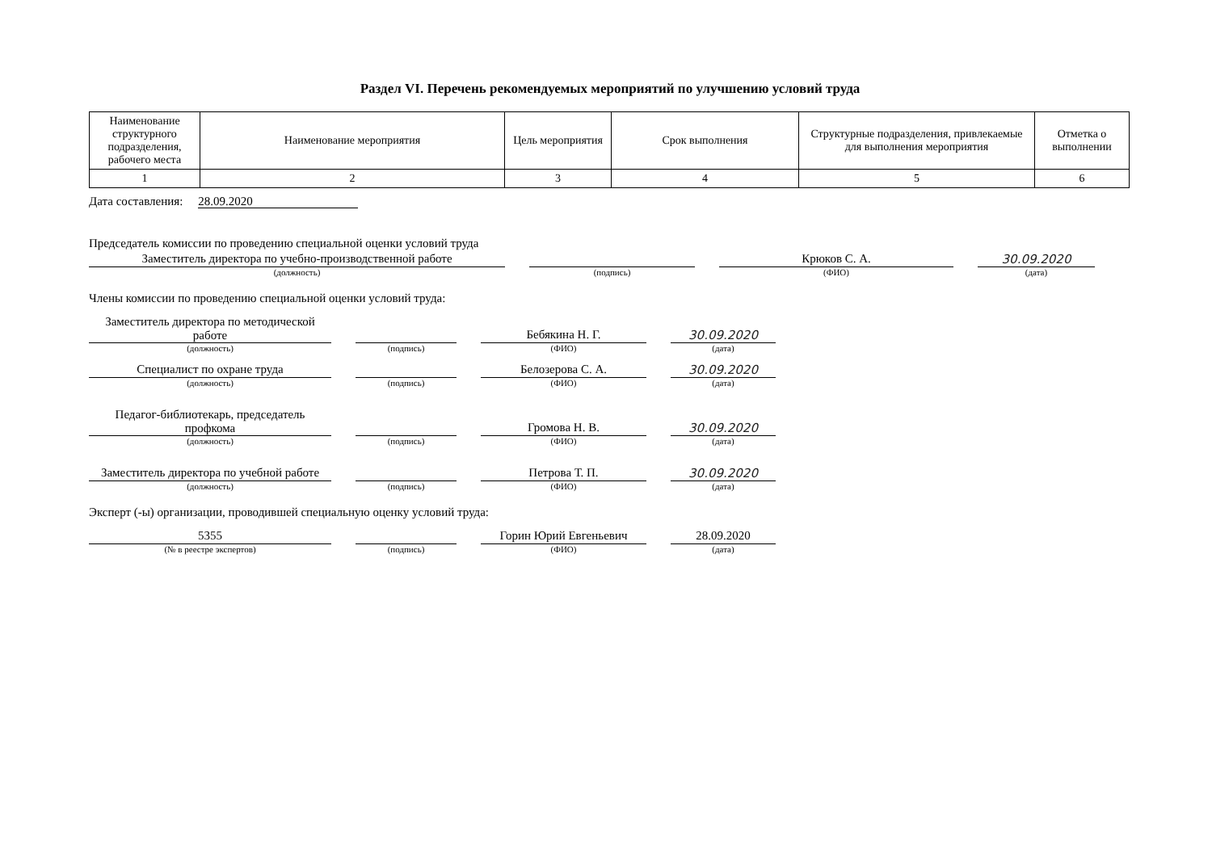Раздел VI. Перечень рекомендуемых мероприятий по улучшению условий труда
| Наименование структурного подразделения, рабочего места | Наименование мероприятия | Цель мероприятия | Срок выполнения | Структурные подразделения, привлекаемые для выполнения мероприятия | Отметка о выполнении |
| --- | --- | --- | --- | --- | --- |
| 1 | 2 | 3 | 4 | 5 | 6 |
Дата составления: 28.09.2020
Председатель комиссии по проведению специальной оценки условий труда
Заместитель директора по учебно-производственной работе
(должность)
(подпись)
Крюков С. А.
(ФИО)
30.09.2020
(дата)
Члены комиссии по проведению специальной оценки условий труда:
Заместитель директора по методической работе
(должность)
(подпись)
Бебякина Н. Г.
(ФИО)
30.09.2020
(дата)
Специалист по охране труда
(должность)
(подпись)
Белозерова С. А.
(ФИО)
30.09.2020
(дата)
Педагог-библиотекарь, председатель профкома
(должность)
(подпись)
Громова Н. В.
(ФИО)
30.09.2020
(дата)
Заместитель директора по учебной работе
(должность)
(подпись)
Петрова Т. П.
(ФИО)
30.09.2020
(дата)
Эксперт (-ы) организации, проводившей специальную оценку условий труда:
5355
(№ в реестре экспертов)
(подпись)
Горин Юрий Евгеньевич
(ФИО)
28.09.2020
(дата)